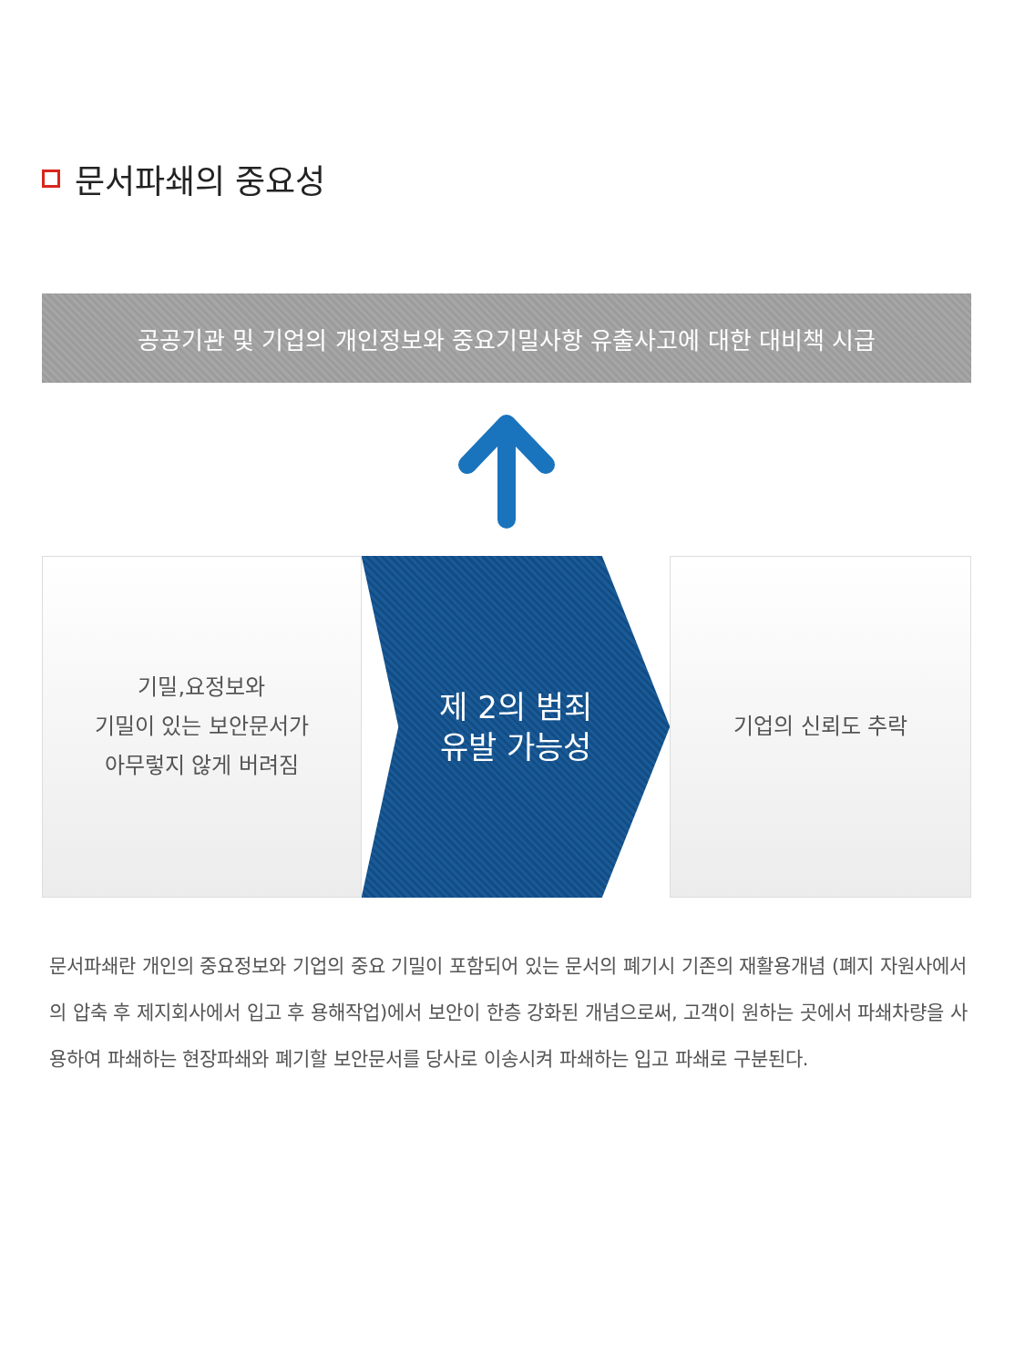문서파쇄의 중요성
공공기관 및 기업의 개인정보와 중요기밀사항 유출사고에 대한 대비책 시급
기밀,요정보와
기밀이 있는 보안문서가
아무렇지 않게 버려짐
제 2의 범죄
유발 가능성
기업의 신뢰도 추락
문서파쇄란 개인의 중요정보와 기업의 중요 기밀이 포함되어 있는 문서의 폐기시 기존의 재활용개념 (폐지 자원사에서의 압축 후 제지회사에서 입고 후 용해작업)에서 보안이 한층 강화된 개념으로써, 고객이 원하는 곳에서 파쇄차량을 사용하여 파쇄하는 현장파쇄와 폐기할 보안문서를 당사로 이송시켜 파쇄하는 입고 파쇄로 구분된다.